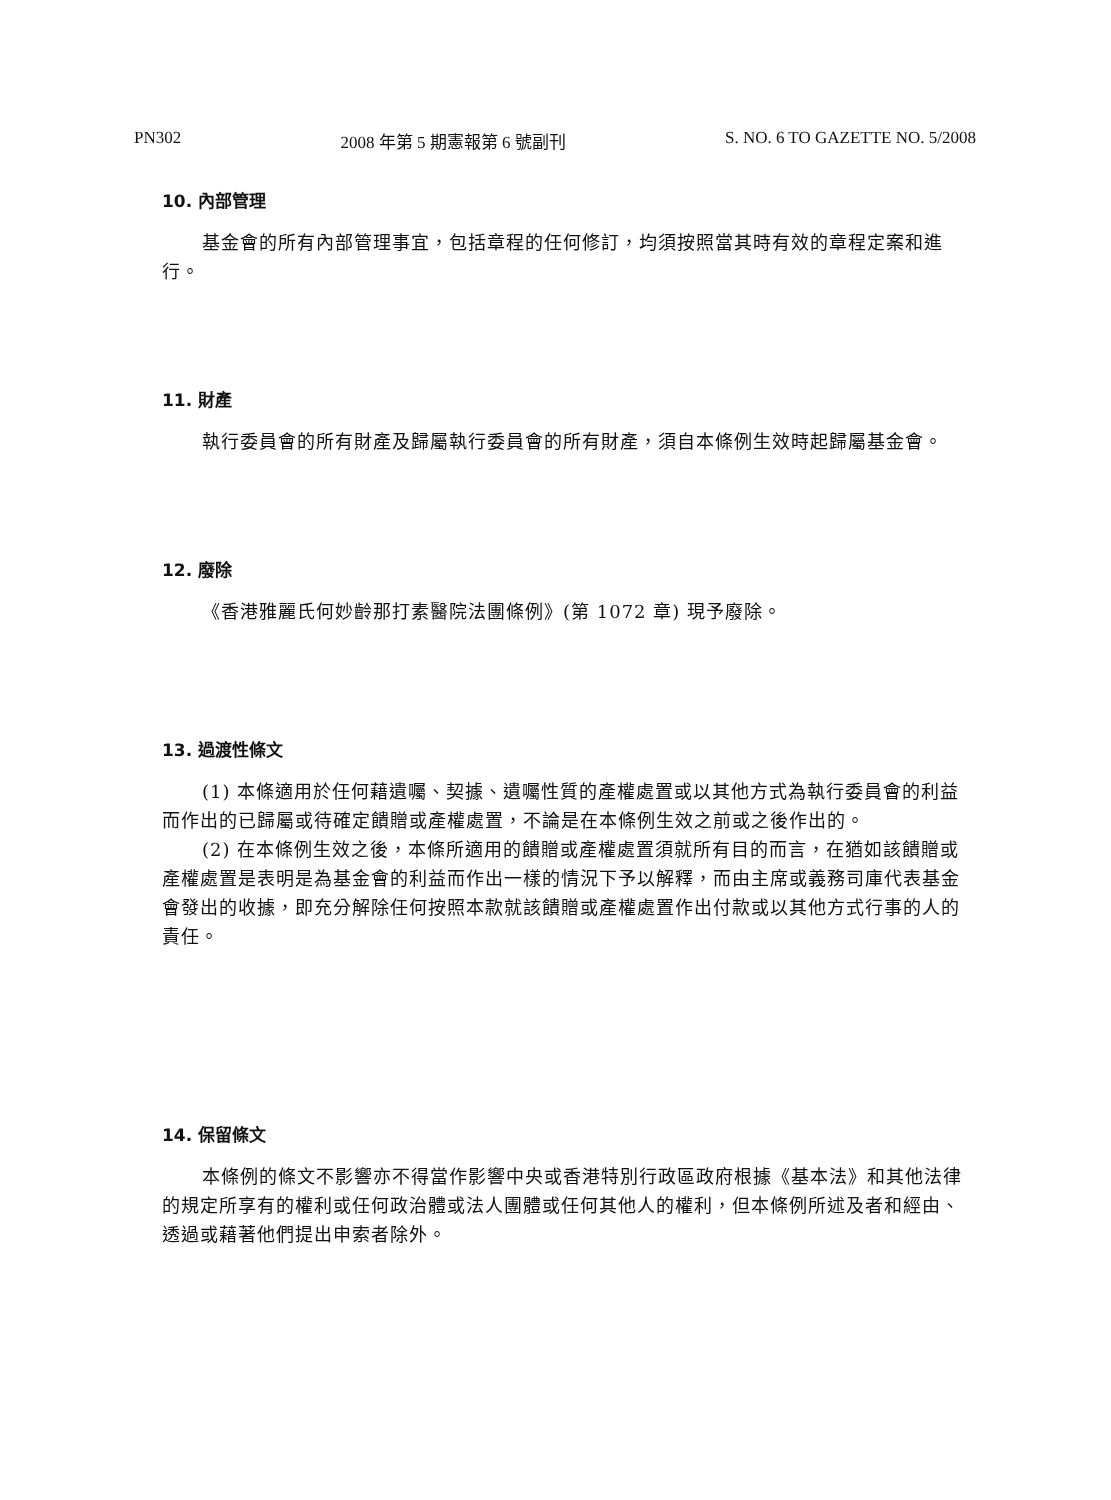PN302 2008 年第 5 期憲報第 6 號副刊 S. NO. 6 TO GAZETTE NO. 5/2008
10. 內部管理
基金會的所有內部管理事宜，包括章程的任何修訂，均須按照當其時有效的章程定案和進行。
11. 財產
執行委員會的所有財產及歸屬執行委員會的所有財產，須自本條例生效時起歸屬基金會。
12. 廢除
《香港雅麗氏何妙齡那打素醫院法團條例》(第 1072 章) 現予廢除。
13. 過渡性條文
(1) 本條適用於任何藉遺囑、契據、遺囑性質的產權處置或以其他方式為執行委員會的利益而作出的已歸屬或待確定饋贈或產權處置，不論是在本條例生效之前或之後作出的。
(2) 在本條例生效之後，本條所適用的饋贈或產權處置須就所有目的而言，在猶如該饋贈或產權處置是表明是為基金會的利益而作出一樣的情況下予以解釋，而由主席或義務司庫代表基金會發出的收據，即充分解除任何按照本款就該饋贈或產權處置作出付款或以其他方式行事的人的責任。
14. 保留條文
本條例的條文不影響亦不得當作影響中央或香港特別行政區政府根據《基本法》和其他法律的規定所享有的權利或任何政治體或法人團體或任何其他人的權利，但本條例所述及者和經由、透過或藉著他們提出申索者除外。